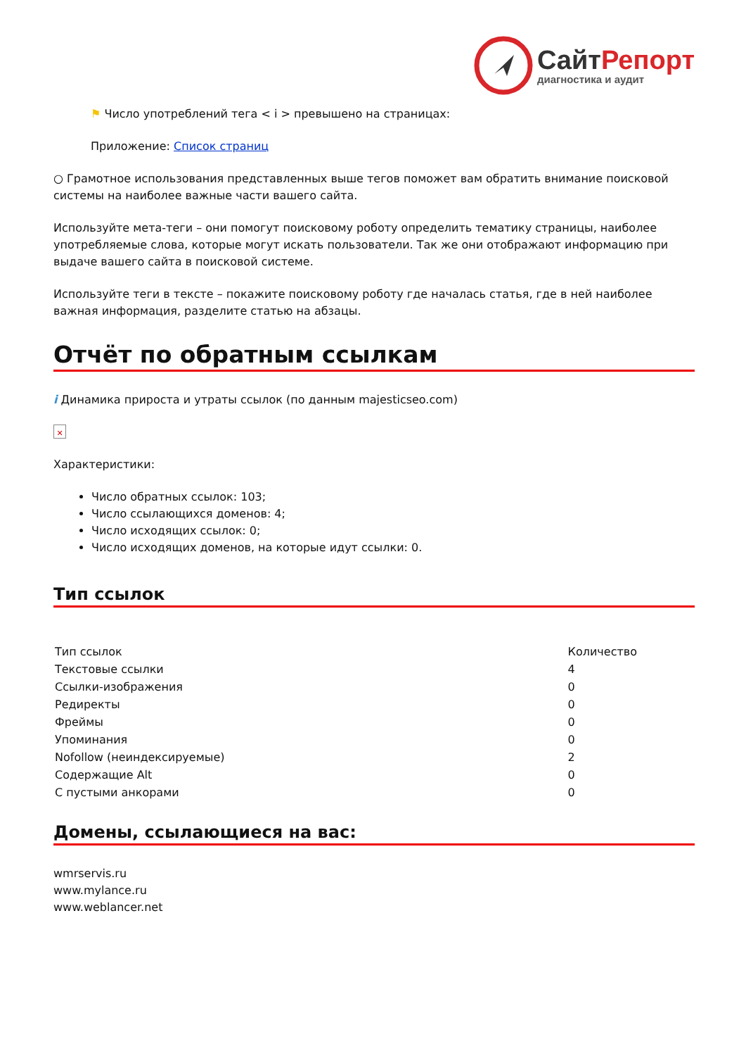СайтРепорт
диагностика и аудит
⚑ Число употреблений тега < i > превышено на страницах:
Приложение: Список страниц
○ Грамотное использования представленных выше тегов поможет вам обратить внимание поисковой системы на наиболее важные части вашего сайта.
Используйте мета-теги – они помогут поисковому роботу определить тематику страницы, наиболее употребляемые слова, которые могут искать пользователи. Так же они отображают информацию при выдаче вашего сайта в поисковой системе.
Используйте теги в тексте – покажите поисковому роботу где началась статья, где в ней наиболее важная информация, разделите статью на абзацы.
Отчёт по обратным ссылкам
i Динамика прироста и утраты ссылок (по данным majesticseo.com)
✕
Характеристики:
Число обратных ссылок: 103;
Число ссылающихся доменов: 4;
Число исходящих ссылок: 0;
Число исходящих доменов, на которые идут ссылки: 0.
Тип ссылок
| Тип ссылок | Количество |
| Текстовые ссылки | 4 |
| Ссылки-изображения | 0 |
| Редиректы | 0 |
| Фреймы | 0 |
| Упоминания | 0 |
| Nofollow (неиндексируемые) | 2 |
| Содержащие Alt | 0 |
| С пустыми анкорами | 0 |
Домены, ссылающиеся на вас:
wmrservis.ru
www.mylance.ru
www.weblancer.net